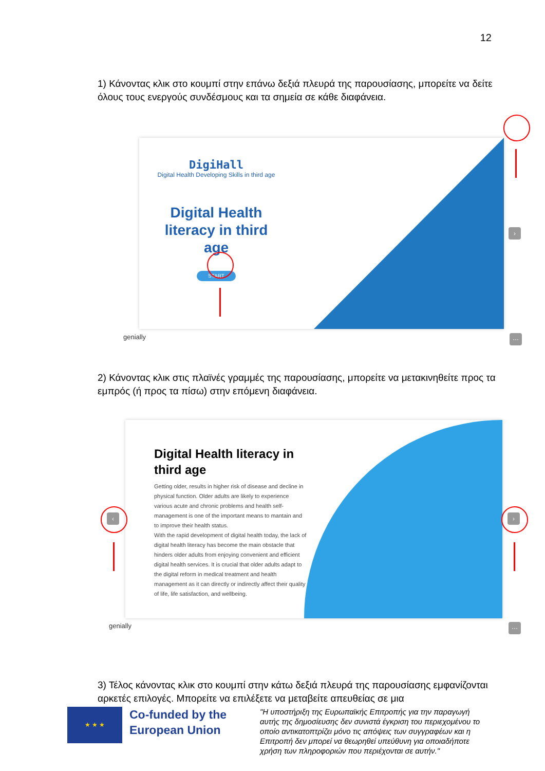12
1) Κάνοντας κλικ στο κουμπί στην επάνω δεξιά πλευρά της παρουσίασης, μπορείτε να δείτε όλους τους ενεργούς συνδέσμους και τα σημεία σε κάθε διαφάνεια.
DigiHall
Digital Health Developing Skills in third age
Digital Health literacy in third age
START
›
genially ···
2) Κάνοντας κλικ στις πλαϊνές γραμμές της παρουσίασης, μπορείτε να μετακινηθείτε προς τα εμπρός (ή προς τα πίσω) στην επόμενη διαφάνεια.
Digital Health literacy in third age
Getting older, results in higher risk of disease and decline in physical function. Older adults are likely to experience various acute and chronic problems and health self-management is one of the important means to mantain and to improve their health status.
With the rapid development of digital health today, the lack of digital health literacy has become the main obstacle that hinders older adults from enjoying convenient and efficient digital health services. It is crucial that older adults adapt to the digital reform in medical treatment and health management as it can directly or indirectly affect their quality of life, life satisfaction, and wellbeing.
‹ ›
genially ···
3) Τέλος κάνοντας κλικ στο κουμπί στην κάτω δεξιά πλευρά της παρουσίασης εμφανίζονται αρκετές επιλογές. Μπορείτε να επιλέξετε να μεταβείτε απευθείας σε μια
★ ★ ★
Co-funded by the European Union
"Η υποστήριξη της Ευρωπαϊκής Επιτροπής για την παραγωγή αυτής της δημοσίευσης δεν συνιστά έγκριση του περιεχομένου το οποίο αντικατοπτρίζει μόνο τις απόψεις των συγγραφέων και η Επιτροπή δεν μπορεί να θεωρηθεί υπεύθυνη για οποιαδήποτε χρήση των πληροφοριών που περιέχονται σε αυτήν."